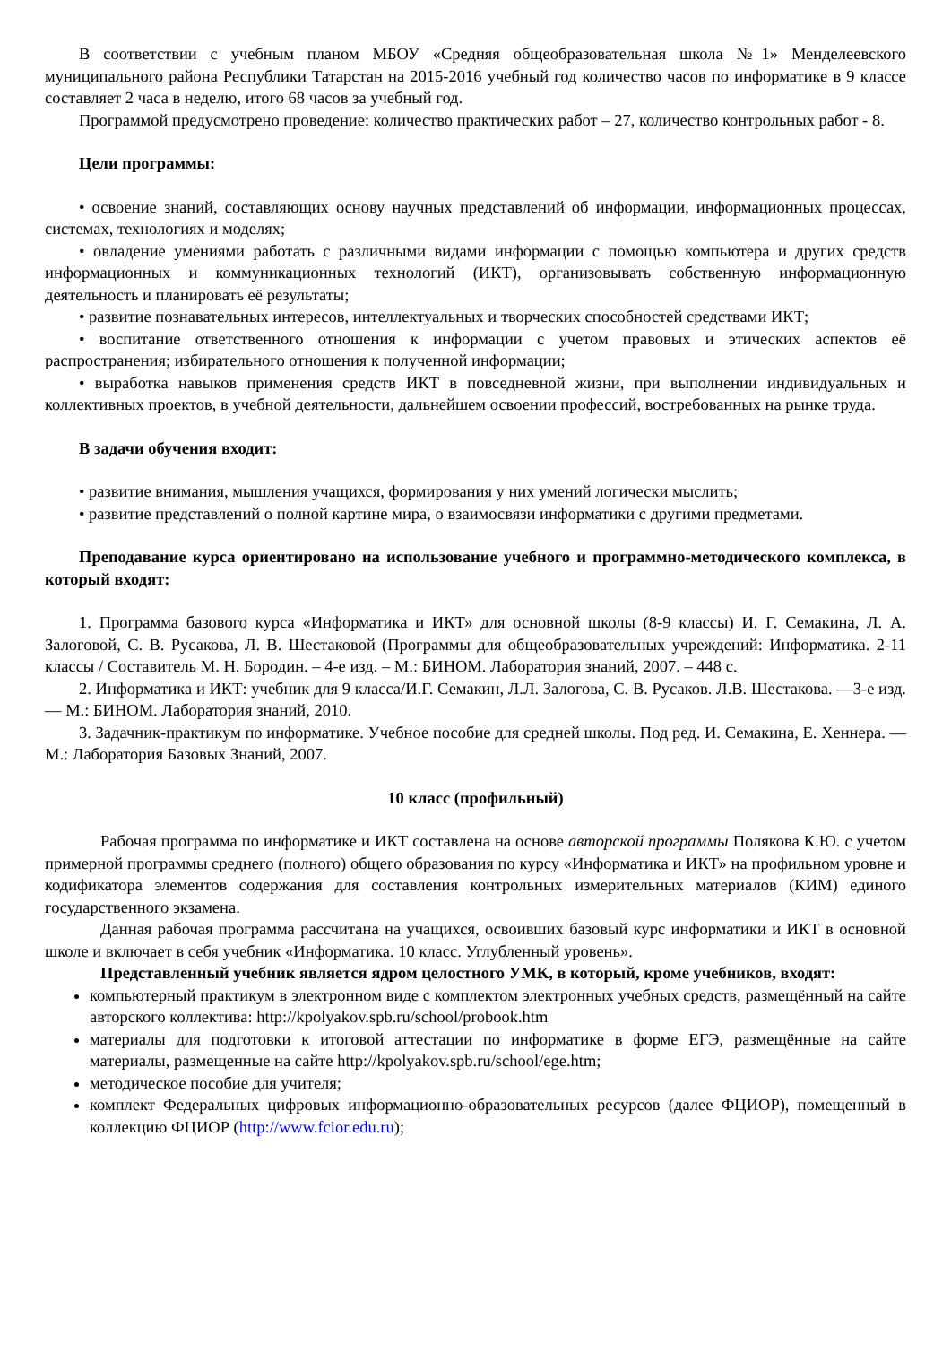В соответствии с учебным планом МБОУ «Средняя общеобразовательная школа №1» Менделеевского муниципального района Республики Татарстан на 2015-2016 учебный год количество часов по информатике в 9 классе составляет 2 часа в неделю, итого 68 часов за учебный год.
Программой предусмотрено проведение: количество практических работ – 27, количество контрольных работ - 8.
Цели программы:
• освоение знаний, составляющих основу научных представлений об информации, информационных процессах, системах, технологиях и моделях;
• овладение умениями работать с различными видами информации с помощью компьютера и других средств информационных и коммуникационных технологий (ИКТ), организовывать собственную информационную деятельность и планировать её результаты;
• развитие познавательных интересов, интеллектуальных и творческих способностей средствами ИКТ;
• воспитание ответственного отношения к информации с учетом правовых и этических аспектов её распространения; избирательного отношения к полученной информации;
• выработка навыков применения средств ИКТ в повседневной жизни, при выполнении индивидуальных и коллективных проектов, в учебной деятельности, дальнейшем освоении профессий, востребованных на рынке труда.
В задачи обучения входит:
• развитие внимания, мышления учащихся, формирования у них умений логически мыслить;
• развитие представлений о полной картине мира, о взаимосвязи информатики с другими предметами.
Преподавание курса ориентировано на использование учебного и программно-методического комплекса, в который входят:
1. Программа базового курса «Информатика и ИКТ» для основной школы (8-9 классы) И. Г. Семакина, Л. А. Залоговой, С. В. Русакова, Л. В. Шестаковой (Программы для общеобразовательных учреждений: Информатика. 2-11 классы / Составитель М. Н. Бородин. – 4-е изд. – М.: БИНОМ. Лаборатория знаний, 2007. – 448 с.
2. Информатика и ИКТ: учебник для 9 класса/И.Г. Семакин, Л.Л. Залогова, С. В. Русаков. Л.В. Шестакова. —3-е изд. — М.: БИНОМ. Лаборатория знаний, 2010.
3. Задачник-практикум по информатике. Учебное пособие для средней школы. Под ред. И. Семакина, Е. Хеннера. — М.: Лаборатория Базовых Знаний, 2007.
10 класс (профильный)
Рабочая программа по информатике и ИКТ составлена на основе авторской программы Полякова К.Ю. с учетом примерной программы среднего (полного) общего образования по курсу «Информатика и ИКТ» на профильном уровне и кодификатора элементов содержания для составления контрольных измерительных материалов (КИМ) единого государственного экзамена.
Данная рабочая программа рассчитана на учащихся, освоивших базовый курс информатики и ИКТ в основной школе и включает в себя учебник «Информатика. 10 класс. Углубленный уровень».
Представленный учебник является ядром целостного УМК, в который, кроме учебников, входят:
компьютерный практикум в электронном виде с комплектом электронных учебных средств, размещённый на сайте авторского коллектива: http://kpolyakov.spb.ru/school/probook.htm
материалы для подготовки к итоговой аттестации по информатике в форме ЕГЭ, размещённые на сайте материалы, размещенные на сайте http://kpolyakov.spb.ru/school/ege.htm;
методическое пособие для учителя;
комплект Федеральных цифровых информационно-образовательных ресурсов (далее ФЦИОР), помещенный в коллекцию ФЦИОР (http://www.fcior.edu.ru);